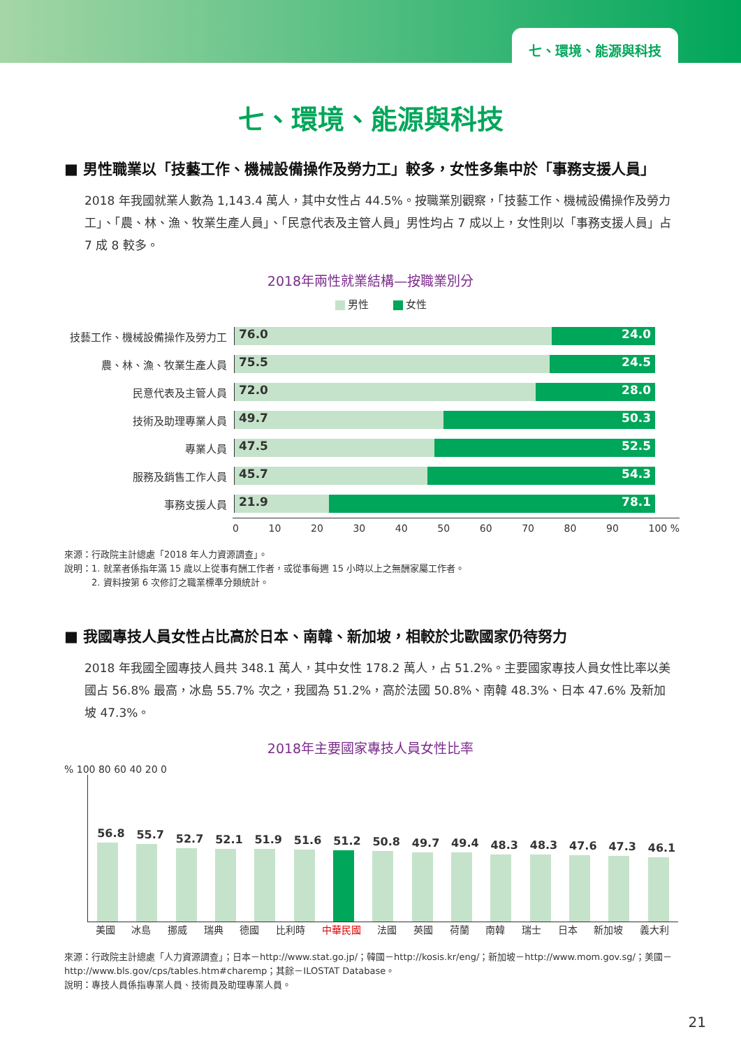七、環境、能源與科技
七、環境、能源與科技
■ 男性職業以「技藝工作、機械設備操作及勞力工」較多，女性多集中於「事務支援人員」
2018 年我國就業人數為 1,143.4 萬人，其中女性占 44.5%。按職業別觀察，「技藝工作、機械設備操作及勞力工」、「農、林、漁、牧業生產人員」、「民意代表及主管人員」男性均占 7 成以上，女性則以「事務支援人員」占 7 成 8 較多。
2018年兩性就業結構—按職業別分
男性 女性
技藝工作、機械設備操作及勞力工
76.0 24.0
農、林、漁、牧業生產人員
75.5 24.5
民意代表及主管人員
72.0 28.0
技術及助理專業人員
49.7 50.3
專業人員
47.5 52.5
服務及銷售工作人員
45.7 54.3
事務支援人員
21.9 78.1
0 10 20 30 40 50 60 70 80 90 100 %
來源：行政院主計總處「2018 年人力資源調查」。
說明：1. 就業者係指年滿 15 歲以上從事有酬工作者，或從事每週 15 小時以上之無酬家屬工作者。
　　　2. 資料按第 6 次修訂之職業標準分類統計。
■ 我國專技人員女性占比高於日本、南韓、新加坡，相較於北歐國家仍待努力
2018 年我國全國專技人員共 348.1 萬人，其中女性 178.2 萬人，占 51.2%。主要國家專技人員女性比率以美國占 56.8% 最高，冰島 55.7% 次之，我國為 51.2%，高於法國 50.8%、南韓 48.3%、日本 47.6% 及新加坡 47.3%。
2018年主要國家專技人員女性比率
% 100 80 60 40 20 0
56.8
55.7
52.7
52.1
51.9
51.6
51.2
50.8
49.7
49.4
48.3
48.3
47.6
47.3
46.1
美國 冰島 挪威 瑞典 德國 比利時 中華民國 法國 英國 荷蘭 南韓 瑞士 日本 新加坡 義大利
來源：行政院主計總處「人力資源調查」；日本－http://www.stat.go.jp/；韓國－http://kosis.kr/eng/；新加坡－http://www.mom.gov.sg/；美國－http://www.bls.gov/cps/tables.htm#charemp；其餘－ILOSTAT Database。
說明：專技人員係指專業人員、技術員及助理專業人員。
21